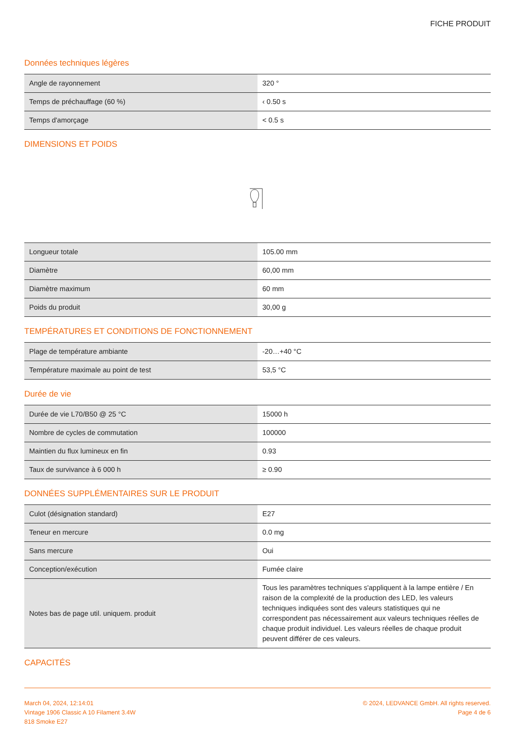FICHE PRODUIT
Données techniques légères
| Angle de rayonnement | 320 ° |
| Temps de préchauffage (60 %) | ‹ 0.50 s |
| Temps d'amorçage | < 0.5 s |
DIMENSIONS ET POIDS
| Longueur totale | 105.00 mm |
| Diamètre | 60,00 mm |
| Diamètre maximum | 60 mm |
| Poids du produit | 30,00 g |
TEMPÉRATURES ET CONDITIONS DE FONCTIONNEMENT
| Plage de température ambiante | -20…+40 °C |
| Température maximale au point de test | 53,5 °C |
Durée de vie
| Durée de vie L70/B50 @ 25 °C | 15000 h |
| Nombre de cycles de commutation | 100000 |
| Maintien du flux lumineux en fin | 0.93 |
| Taux de survivance à 6 000 h | ≥ 0.90 |
DONNÉES SUPPLÉMENTAIRES SUR LE PRODUIT
| Culot (désignation standard) | E27 |
| Teneur en mercure | 0.0 mg |
| Sans mercure | Oui |
| Conception/exécution | Fumée claire |
| Notes bas de page util. uniquem. produit | Tous les paramètres techniques s'appliquent à la lampe entière / En raison de la complexité de la production des LED, les valeurs techniques indiquées sont des valeurs statistiques qui ne correspondent pas nécessairement aux valeurs techniques réelles de chaque produit individuel. Les valeurs réelles de chaque produit peuvent différer de ces valeurs. |
CAPACITÉS
March 04, 2024, 12:14:01
Vintage 1906 Classic A 10 Filament 3.4W
818 Smoke E27
© 2024, LEDVANCE GmbH. All rights reserved.
Page 4 de 6